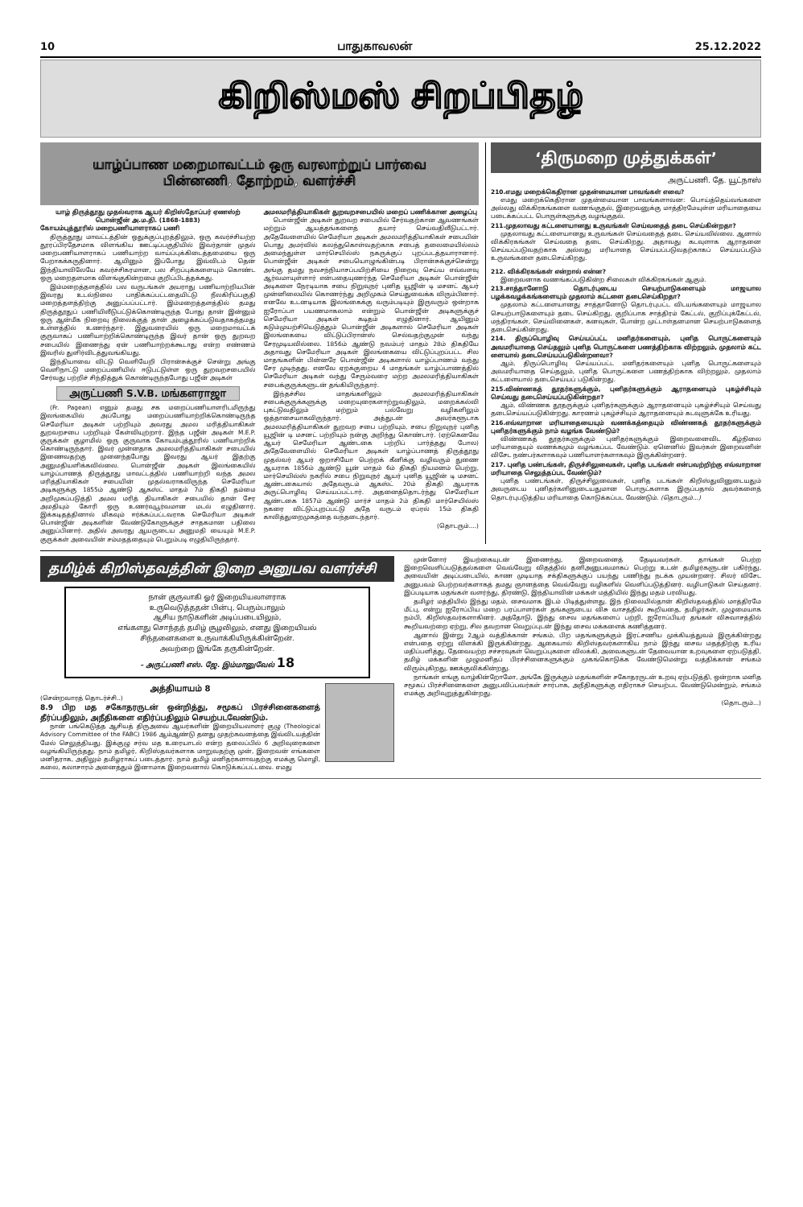10 பாதுகாவலன் 25.12.2022
கிறிஸ்மஸ் சிறப்பிதழ்
யாழ்ப்பாண மறைமாவட்டம் ஒரு வரலாற்றுப் பார்வை
பின்னணி, தோற்றம், வளர்ச்சி
யாழ் திருத்தூது முதல்வராக ஆயர் கிறிஸ்தோப்பர் ஏணஸ்ற் பொன்ஜீன் அ.ம.தி. (1868-1883)
கோயம்புத்தூரில் மறைபணியாளராகப் பணி
திருத்தூது மாவட்டத்தின் ஒதுக்குப்புறத்திலும், ஒரு கவர்ச்சியற்ற தூரப்பிரதேசமாக விளங்கிய ஊட்டிப்பகுதியில் இவர்தான் முதல் மறைபணியாளராகப் பணியாற்ற வாய்ப்புக்கிடைத்தமையை ஒரு பேறாகக்கருதினார். ஆயினும் இப்போது இவ்விடம் தென் இந்தியாவிலேயே கவர்ச்சிகரமான, பல சிறப்புக்களையும் கொண்ட ஒரு மறைதளமாக விளங்குகின்றமை குறிப்பிடத்தக்கது.
இம்மறைத்தளத்தில் பல வருடங்கள் அயராது பணியாற்றியபின் இவரது உடல்நிலை பாதிக்கப்பட்டதையிட்டு நீலகிரிப்பகுதி மறைத்தளத்திற்கு அனுப்பப்பட்டார். இம்மறைத்தளத்தில் தமது திருத்தூதுப் பணியிலீடுபட்டுக்கொண்டிருந்த போது தான் இன்னும் ஒரு ஆன்மீக நிறைவு நிலைக்குத் தான் அழைக்கப்படுவதாகத்தமது உள்ளத்தில் உணர்ந்தார். இதுவரையில் ஒரு மறைமாவட்டக் குருவாகப் பணியாற்றிக்கொண்டிருந்த இவர் தான் ஒரு துறவற சபையில் இணைந்து ஏன் பணியாற்றக்கூடாது என்ற எண்ணம் இவரில் துளிர்விடத்துவங்கியது.
இந்தியாவை விட்டு வெளியேறி பிரான்சுக்குச் சென்று அங்கு வெளிநாட்டு மறைப்பணியில் ஈடுபட்டுள்ள ஒரு துறவறசபையில் சேர்வது பற்றிச் சிந்தித்துக் கொண்டிருந்தபோது பஜீன் அடிகள்
அருட்பணி S.V.B. மங்களராஜா
(Fr. Pagean) எனும் தமது சக மறைப்பணியாளரிடமிருந்து இலங்கையில் அப்போது மறைப்பணியாற்றிக்கொண்டிருந்த செமேரியா அடிகள் பற்றியும் அவரது அமல மரித்தியாகிகள் துறவறசபை பற்றியும் கேள்வியுற்றார். இந்த பஜீன் அடிகள் M.E.P. குருக்கள் குழாமில் ஒரு குருவாக கோயம்புத்தூரில் பணியாற்றிக் கொண்டிருந்தார். இவர் முன்னதாக அமலமரித்தியாகிகள் சபையில் இணைவதற்கு முனைந்தபோது இவரது ஆயர் இதற்கு அனுமதியளிக்கவில்லை. பொன்ஜீன் அடிகள் இலங்கையில் யாழ்ப்பாணத் திருத்தூது மாவட்டத்தில் பணியாற்றி வந்த அமல மரித்தியாகிகள் சபையின் முதல்வராகவிருந்த செமேரியா அடிகளுக்கு 1855ம் ஆண்டு ஆகஸ்ட் மாதம் 7ம் திகதி தம்மை அறிமுகப்படுத்தி அமல மரித் தியாகிகள் சபையில் தான் சேர அமதியும் கோரி ஒரு உணர்வுபூர்வமான மடல் எழுதினார். இக்கடிதத்தினால் மிகவும் ஈர்க்கப்பட்டவராக செமேரியா அடிகள் பொன்ஜீன் அடிகளின் வேண்டுகோளுக்குச் சாதகமான பதிலை அனுப்பினார். அதில் அவரது ஆயருடைய அனுமதி யையும் M.E.P. குருக்கள் அவையின் சம்மதத்தையும் பெறும்படி எழுதியிருந்தார்.
அமலமரித்தியாகிகள் துறவறசபையில் மறைப் பணிக்கான அழைப்பு
பொன்ஜீன் அடிகள் துறவற சபையில் சேர்வதற்கான ஆவணங்கள் மற்றும் ஆயத்தங்களைத் தயார் செய்வதிலீடுபட்டார். அதேவேளையில் செமேரியா அடிகள் அமலமரித்தியாகிகள் சபையின் பொது அமர்வில் கலந்துகொள்வதற்காக சபைத் தலைமையில்லம் அமைந்துள்ள மார்செயில்ஸ் நகருக்குப் புறப்படத்தயாரானார். பொன்ஜீன் அடிகள் சபையொழுங்கின்படி பிரான்சுக்குச்சென்று அங்கு தமது நவசந்நியாசப்பயிற்சியை நிறைவு செய்ய எவ்வளவு ஆர்வமாயுள்ளார் என்பதையுணர்ந்த செமேரியா அடிகள் பொன்ஜீன் அடிகளை நேரடியாக சபை நிறுவுநர் புனித யூஜின் டி மசனட் ஆயர் முன்னிலையில் கொணர்ந்து அறிமுகம் செய்துவைக்க விரும்பினார். எனவே உடனடியாக இலங்கைக்கு வரும்படியும் இருவரும் ஒன்றாக ஐரோப்பா பயணமாகலாம் என்றும் பொன்ஜீன் அடிகளுக்குச் செமேரியா அடிகள் கடிதம் எழுதினார். ஆயினும் கடும்முயற்சியெடுத்தும் பொன்ஜீன் அடிகளால் செமேரியா அடிகள் இலங்கையை விட்டுப்பிரான்ஸ் செல்வதற்குமுன் வந்து சேரமுடியவில்லை. 1856ம் ஆண்டு நவம்பர் மாதம் 28ம் திகதியே அதாவது செமேரியா அடிகள் இலங்கையை விட்டுப்புறப்பட்ட சில மாதங்களின் பின்னரே பொன்ஜீன் அடிகளால் யாழ்ப்பாணம் வந்து சேர முடிந்தது. எனவே ஏறக்குறைய 4 மாதங்கள் யாழ்ப்பாணத்தில் செமேரியா அடிகள் வந்து சேரும்வரை மற்ற அமலமரித்தியாகிகள் சபைக்குருக்களுடன் தங்கியிருந்தார்.
இந்தச்சில மாதங்களிலும் அமலமரித்தியாகிகள் சபைக்குருக்களுக்கு மறையுரைகளாற்றுவதிலும், மறைக்கல்வி புகட்டுவதிலும் மற்றும் பல்வேறு வழிகளிலும் ஒத்தாசையாகவிருந்தார். அத்துடன் அவர்களூடாக அமலமரித்தியாகிகள் துறவற சபை பற்றியும், சபை நிறுவுநர் புனித யூஜின் டி மசனட் பற்றியும் நன்கு அறிந்து கொண்டார். (ஏற்கெனவே ஆயர் செமேரியா ஆண்டகை பற்றிப் பார்த்தது போல) அதேவேளையில் செமேரியா அடிகள் யாழ்ப்பாணத் திருத்தூது முதல்வர் ஆயர் ஒறாசியோ பெற்றக் கீனிக்கு வழிவரும் துணை ஆயராக 1856ம் ஆண்டு யூன் மாதம் 6ம் திகதி நியமனம் பெற்று, மார்செயில்ஸ் நகரில் சபை நிறுவுநர் ஆயர் புனித யூஜின் டி மசனட் ஆண்டகையால் அதேவருடம் ஆகஸ்ட் 20ம் திகதி ஆயராக அருட்பொழிவு செய்யப்பட்டார். அதனைத்தொடர்ந்து செமேரியா ஆண்டகை 1857ம் ஆண்டு மார்ச் மாதம் 2ம் திகதி மார்செயில்ஸ் நகரை விட்டுப்புறப்பட்டு அதே வருடம் ஏப்ரல் 15ம் திகதி காலித்துறைமுகத்தை வந்தடைந்தார்.
(தொடரும்....)
‘திருமறை முத்துக்கள்’
அருட்பணி. தே. யூட்நாஸ்
210.எமது மறைக்கெதிரான முதன்மையான பாவங்கள் எவை?
எமது மறைக்கெதிரான முதன்மையான பாவங்களாவன: பொய்த்தெய்வங்களை அல்லது விக்கிரகங்களை வணங்குதல், இறைவனுக்கு மாத்திரமேயுள்ள மரியாதையை படைக்கப்பட்ட பொருள்களுக்கு வழங்குதல்.
211.முதலாவது கட்டளையானது உருவங்கள் செய்வதைத் தடை செய்கின்றதா?
முதலாவது கட்டளையானது உருவங்கள் செய்வதைத் தடை செய்யவில்லை. ஆனால் விக்கிரகங்கள் செய்வதை தடை செய்கிறது. அதாவது கடவுளாக ஆராதனை செய்யப்படுவதற்காக அல்லது மரியாதை செய்யப்படுவதற்காகப் செய்யப்படும் உருவங்களை தடைசெய்கிறது.
212. விக்கிரகங்கள் என்றால் என்ன?
இறைவனாக வணங்கப்படுகின்ற சிலைகள் விக்கிரகங்கள் ஆகும்.
213.சாத்தானோடு தொடர்புடைய செயற்பாடுகளையும் மாஜயால பழக்கவழக்கங்களையும் முதலாம் கட்டளை தடைசெய்கிறதா?
முதலாம் கட்டளையானது சாத்தானோடு தொடர்புபட்ட விடயங்களையும் மாஜயால செயற்பாடுகளையும் தடை செய்கிறது, குறிப்பாக சாத்திரம் கேட்டல், குறிப்புக்கேட்டல், மந்திரங்கள், செய்வினைகள், கனவுகள், போன்ற முட்டாள்தனமான செயற்பாடுகளைத் தடைசெய்கின்றது.
214. திருப்பொழிவு செய்யப்பட்ட மனிதர்களையும், புனித பொருட்களையும் அவமரியாதை செய்தலும் புனித பொருட்களை பணத்திற்காக விற்றலும், முதலாம் கட்ட ளையால் தடைசெய்யப்படுகின்றனவா?
ஆம், திருப்பொழிவு செய்யப்பட்ட மனிதர்களையும் புனித பொருட்களையும் அவமரியாதை செய்தலும், புனித பொருட்களை பணத்திற்காக விற்றலும், முதலாம் கட்டளையால் தடைசெய்யப் படுகின்றது.
215.விண்ணகத் தூதர்களுக்கும், புனிதர்களுக்கும் ஆராதனையும் புகழ்ச்சியும் செய்வது தடைசெய்யப்படுகின்றதா?
ஆம், விண்ணக தூதருக்கும் புனிதர்களுக்கும் ஆராதனையும் புகழ்ச்சியும் செய்வது தடைசெய்யப்படுகின்றது. காரணம் புகழ்ச்சியும் ஆராதனையும் கடவுளுக்கே உரியது.
216.எவ்வாறான மரியாதையையும் வணக்கத்தையும் விண்ணகத் தூதர்களுக்கும் புனிதர்களுக்கும் நாம் வழங்க வேண்டும்?
விண்ணகத் தூதர்களுக்கும் புனிதர்களுக்கும் இறைவனைவிட கீழ்நிலை மரியாதையும் வணக்கமும் வழங்கப்பட வேண்டும். ஏனெனில் இவர்கள் இறைவனின் விசேட நண்பர்களாகவும் பணியாளர்களாகவும் இருக்கின்றனர்.
217. புனித பண்டங்கள், திருச்சிலுவைகள், புனித படங்கள் என்பவற்றிற்கு எவ்வாறான மரியாதை செலுத்தப்பட வேண்டும்?
புனித பண்டங்கள், திருச்சிலுவைகள், புனித படங்கள் கிறிஸ்துவினுடையதும் அவருடைய புனிதர்களினுடையதுமான பொருட்களாக இருப்பதால் அவர்களைத் தொடர்புபடுத்திய மரியாதை கொடுக்கப்பட வேண்டும். (தொடரும்...)
தமிழ்க் கிறிஸ்தவத்தின் இறை அனுபவ வளர்ச்சி
நான் குருவாகி ஓர் இறையியலாளராக
உருவெடுத்ததன் பின்பு, பெரும்பாலும்
ஆசிய நாடுகளின் அடிப்படையிலும்,
எங்களது சொந்தத் தமிழ் சூழலிலும், எனது இறையியல்
சிந்தனைகளை உருவாக்கியிருக்கின்றேன்.
அவற்றை இங்கே தருகின்றேன்.
– அருட்பணி எஸ். ஜே. இம்மானுவேல் 18
அத்தியாயம் 8
(சென்றவாரத் தொடர்ச்சி..)
8.9 பிற மத சகோதரருடன் ஒன்றித்து, சமூகப் பிரச்சினைகளைத் தீர்ப்பதிலும், அநீதிகளை எதிர்ப்பதிலும் செயற்படவேண்டும்.
நான் பங்கெடுத்த ஆசியத் திருஅவை ஆயர்களின் இறையியலாளர் குழு (Theological Advisory Committee of the FABC) 1986 ஆம்ஆண்டு தனது முதற்கவனத்தை இவ்விடயத்தின் மேல் செலுத்தியது. இக்குழு சர்வ மத உரையாடல் என்ற தலைப்பில் 6 அறிவுரைகளை வழங்கியிருந்தது. நாம் தமிழர், கிறிஸ்தவர்களாக மாறுவதற்கு முன், இறைவன் எங்களை மனிதராக, அதிலும் தமிழராகப் படைத்தார். நாம் தமிழ் மனிதர்களாவதற்கு எமக்கு மொழி, கலை, கலாசாரம் அனைத்தும் இனாமாக இறைவனால் கொடுக்கப்பட்டவை. எமது
முன்னோர் இயற்கையுடன் இணைந்து, இறைவனைத் தேடியவர்கள். தாங்கள் பெற்ற இறைவெளிப்படுத்தல்களை வெவ்வேறு விதத்தில் தனிஅனுபவமாகப் பெற்று உடன் தமிழர்களுடன் பகிர்ந்து, அவையின் அடிப்படையில், காண முடியாத சக்திகளுக்குப் பயந்து பணிந்து நடக்க முயன்றனர். சிலர் விசேட அனுபவம் பெற்றவர்களாகத் தமது ஞானத்தை வெவ்வேறு வழிகளில் வெளிப்படுத்தினர். வழிபாடுகள் செய்தனர். இப்படியாக மதங்கள் வளர்ந்து, திரண்டு, இந்தியாவின் மக்கள் மத்தியில் இந்து மதம் பரவியது.
தமிழர் மத்தியில் இந்து மதம், சைவமாக இடம் பிடித்துள்ளது. இந் நிலையில்தான் கிறிஸ்தவத்தில் மாத்திரமே மீட்பு, என்று ஐரோப்பிய மறை பரப்பாளர்கள் தங்களுடைய விசு வாசத்தில் கூறியதை, தமிழர்கள், முழுமையாக நம்பி, கிறிஸ்தவர்களாகினர். அத்தோடு, இந்து சைவ மதங்களைப் பற்றி, ஐரோப்பியர் தங்கள் விசுவாசத்தில் கூறியவற்றை ஏற்று, சில தவறான வெறுப்புடன் இந்து சைவ மக்களைக் கணித்தனர்.
ஆனால் இன்று 2ஆம் வத்திக்கான் சங்கம், பிற மதங்களுக்கும் இரட்சணிய முக்கியத்துவம் இருக்கின்றது என்பதை ஏற்று விளக்கி இருக்கின்றது. ஆகையால் கிறிஸ்தவர்களாகிய நாம் இந்து சைவ மதத்திற்கு உரிய மதிப்பளித்து, தேவையற்ற சச்சரவுகள் வெறுப்புகளை விலக்கி, அவைகளுடன் தேவையான உறவுகளை ஏற்படுத்தி, தமிழ் மக்களின் முழுமனிதப் பிரச்சினைகளுக்கும் முகங்கொடுக்க வேண்டுமென்று வத்திக்கான் சங்கம் விரும்புகிறது, ஊக்குவிக்கின்றது.
நாங்கள் எங்கு வாழ்கின்றோமோ, அங்கே இருக்கும் மதங்களின் சகோதரருடன் உறவு ஏற்படுத்தி, ஒன்றாக மனித சமூகப் பிரச்சினைகளை அனுபவிப்பவர்கள் சார்பாக, அநீதிகளுக்கு எதிராகச் செயற்பட வேண்டுமென்றும், சங்கம் எமக்கு அறிவுறுத்துகின்றது.
(தொடரும்...)